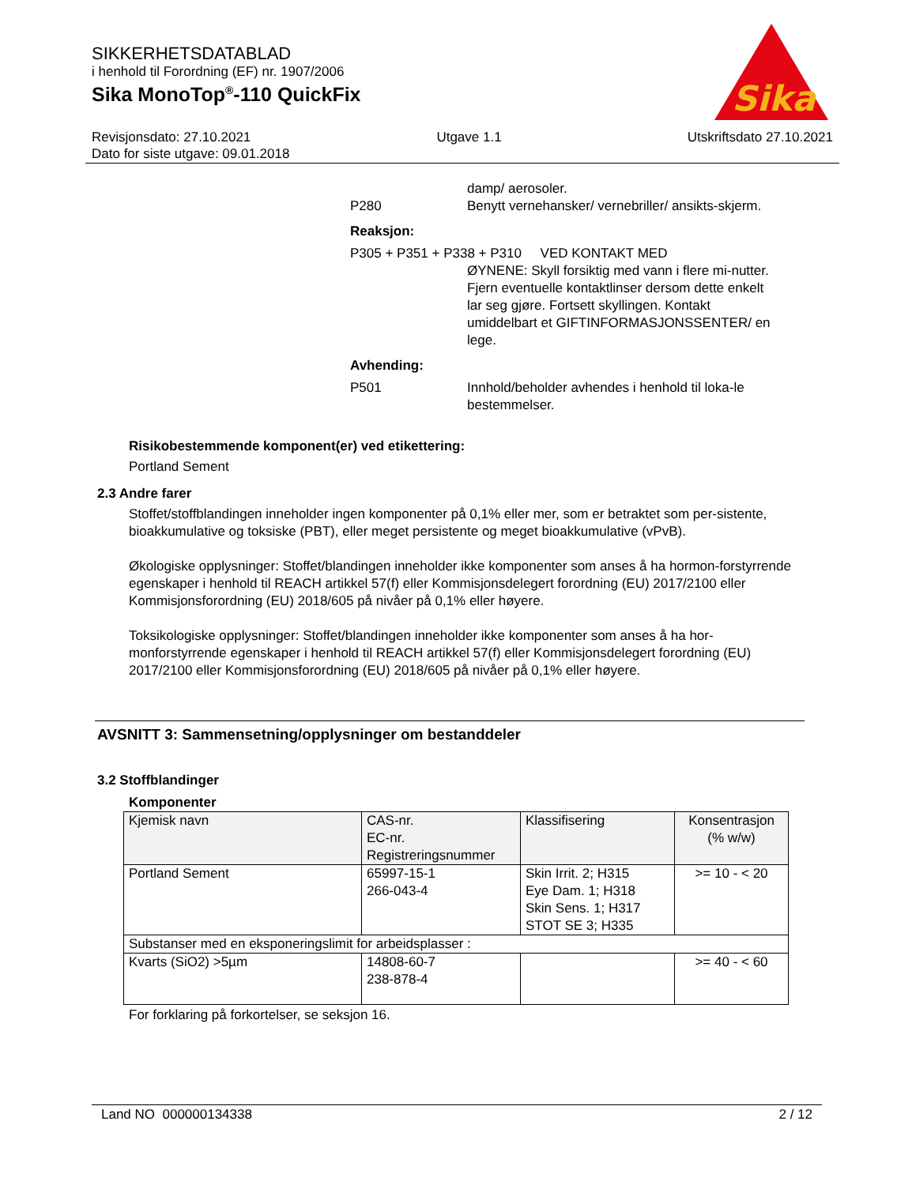SIKKERHETSDATABLAD
i henhold til Forordning (EF) nr. 1907/2006
Sika MonoTop<sup>®</sup>-110 QuickFix
Sika
Revisjonsdato: 27.10.2021 Utgave 1.1 Utskriftsdato 27.10.2021
Dato for siste utgave: 09.01.2018
damp/ aerosoler.
P280 Benytt vernehansker/ vernebriller/ ansikts-skjerm.
Reaksjon:
P305 + P351 + P338 + P310 VED KONTAKT MED
ØYNENE: Skyll forsiktig med vann i flere mi-nutter. Fjern eventuelle kontaktlinser dersom dette enkelt lar seg gjøre. Fortsett skyllingen. Kontakt umiddelbart et GIFTINFORMASJONSSENTER/ en lege.
Avhending:
P501 Innhold/beholder avhendes i henhold til loka-le bestemmelser.
Risikobestemmende komponent(er) ved etikettering:
Portland Sement
2.3 Andre farer
Stoffet/stoffblandingen inneholder ingen komponenter på 0,1% eller mer, som er betraktet som per-sistente, bioakkumulative og toksiske (PBT), eller meget persistente og meget bioakkumulative (vPvB).
Økologiske opplysninger: Stoffet/blandingen inneholder ikke komponenter som anses å ha hormon-forstyrrende egenskaper i henhold til REACH artikkel 57(f) eller Kommisjonsdelegert forordning (EU) 2017/2100 eller Kommisjonsforordning (EU) 2018/605 på nivåer på 0,1% eller høyere.
Toksikologiske opplysninger: Stoffet/blandingen inneholder ikke komponenter som anses å ha hor-monforstyrrende egenskaper i henhold til REACH artikkel 57(f) eller Kommisjonsdelegert forordning (EU) 2017/2100 eller Kommisjonsforordning (EU) 2018/605 på nivåer på 0,1% eller høyere.
AVSNITT 3: Sammensetning/opplysninger om bestanddeler
3.2 Stoffblandinger
Komponenter
| Kjemisk navn | CAS-nr. EC-nr. Registreringsnummer | Klassifisering | Konsentrasjon (% w/w) |
| --- | --- | --- | --- |
| Portland Sement | 65997-15-1 266-043-4 | Skin Irrit. 2; H315 Eye Dam. 1; H318 Skin Sens. 1; H317 STOT SE 3; H335 | >= 10 - < 20 |
| Substanser med en eksponeringslimit for arbeidsplasser : | | | |
| Kvarts (SiO2) >5µm | 14808-60-7 238-878-4 | | >= 40 - < 60 |
For forklaring på forkortelser, se seksjon 16.
Land NO 000000134338 2 / 12